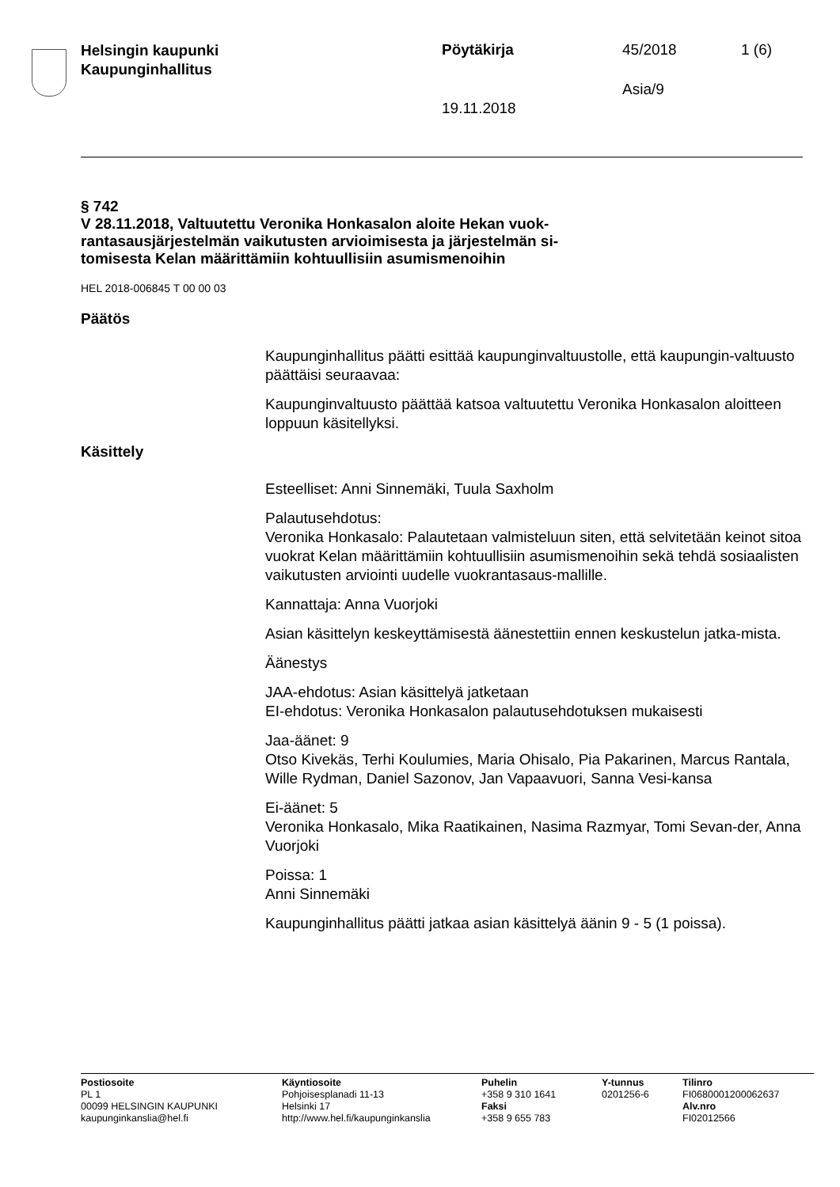Helsingin kaupunki
Kaupunginhallitus
Pöytäkirja 45/2018 1 (6)
Asia/9
19.11.2018
§ 742
V 28.11.2018, Valtuutettu Veronika Honkasalon aloite Hekan vuok-
rantasausjärjestelmän vaikutusten arvioimisesta ja järjestelmän si-
tomisesta Kelan määrittämiin kohtuullisiin asumismenoihin
HEL 2018-006845 T 00 00 03
Päätös
Kaupunginhallitus päätti esittää kaupunginvaltuustolle, että kaupungin-valtuusto päättäisi seuraavaa:
Kaupunginvaltuusto päättää katsoa valtuutettu Veronika Honkasalon aloitteen loppuun käsitellyksi.
Käsittely
Esteelliset: Anni Sinnemäki, Tuula Saxholm
Palautusehdotus:
Veronika Honkasalo: Palautetaan valmisteluun siten, että selvitetään keinot sitoa vuokrat Kelan määrittämiin kohtuullisiin asumismenoihin sekä tehdä sosiaalisten vaikutusten arviointi uudelle vuokrantasaus-mallille.
Kannattaja: Anna Vuorjoki
Asian käsittelyn keskeyttämisestä äänestettiin ennen keskustelun jatka-mista.
Äänestys
JAA-ehdotus: Asian käsittelyä jatketaan
EI-ehdotus: Veronika Honkasalon palautusehdotuksen mukaisesti
Jaa-äänet: 9
Otso Kivekäs, Terhi Koulumies, Maria Ohisalo, Pia Pakarinen, Marcus Rantala, Wille Rydman, Daniel Sazonov, Jan Vapaavuori, Sanna Vesi-kansa
Ei-äänet: 5
Veronika Honkasalo, Mika Raatikainen, Nasima Razmyar, Tomi Sevan-der, Anna Vuorjoki
Poissa: 1
Anni Sinnemäki
Kaupunginhallitus päätti jatkaa asian käsittelyä äänin 9 - 5 (1 poissa).
Postiosoite
PL 1
00099 HELSINGIN KAUPUNKI
kaupunginkanslia@hel.fi
Käyntiosoite
Pohjoisesplanadi 11-13
Helsinki 17
http://www.hel.fi/kaupunginkanslia
Puhelin
+358 9 310 1641
Faksi
+358 9 655 783
Y-tunnus
0201256-6
Tilinro
FI0680001200062637
Alv.nro
FI02012566